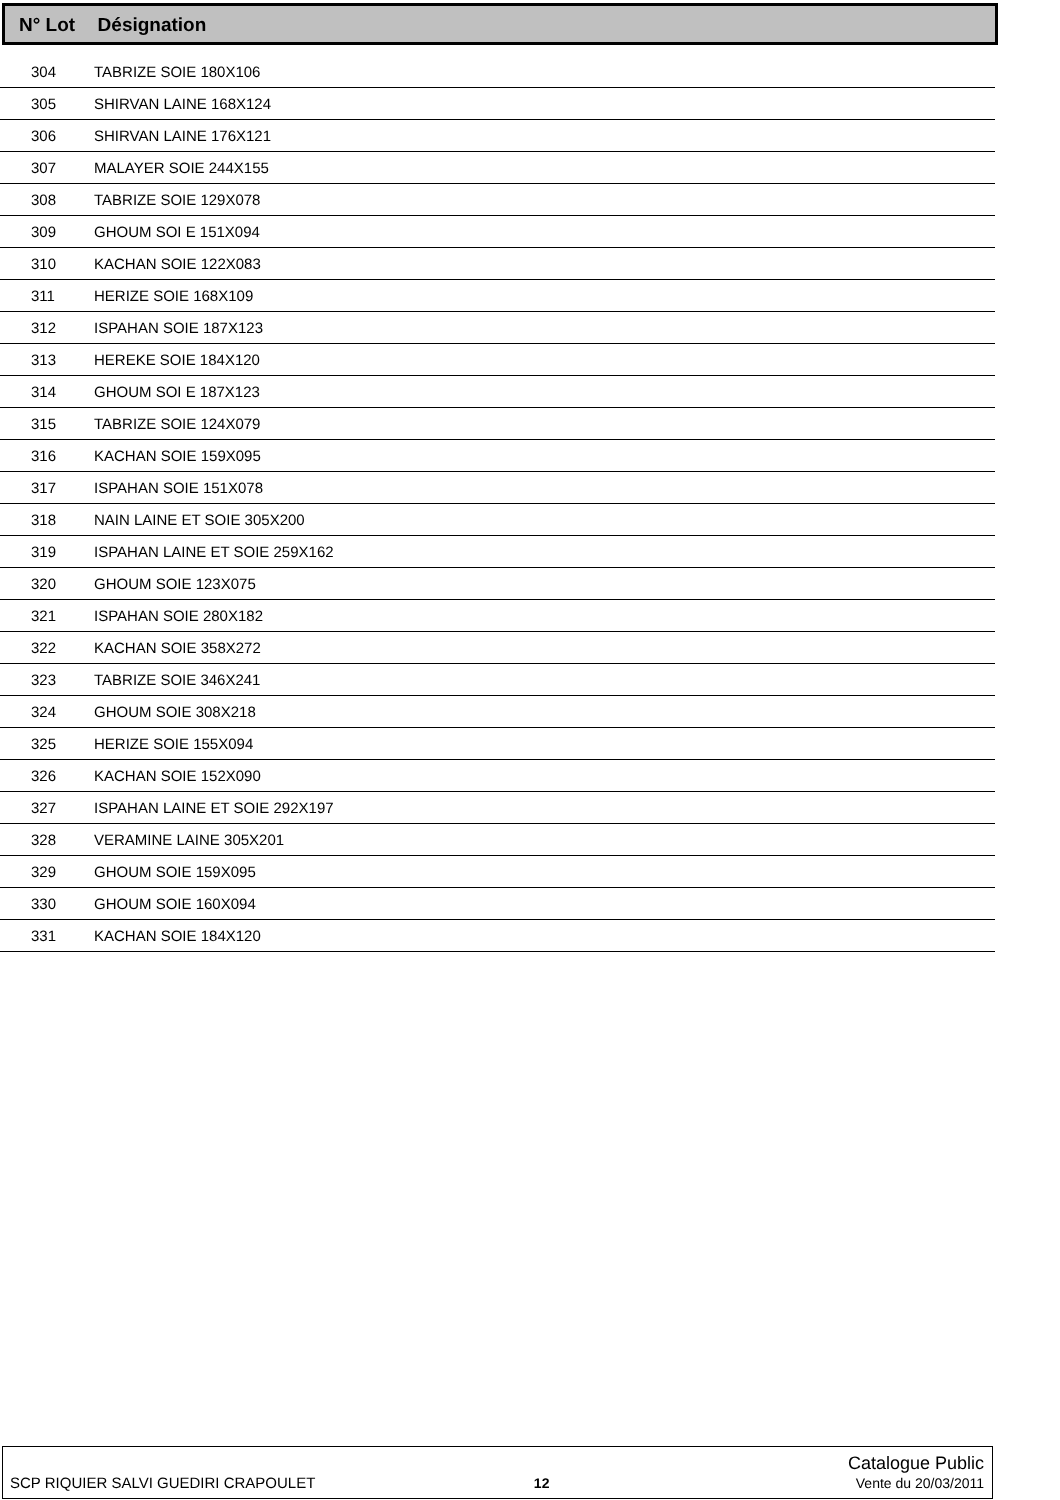N° Lot Désignation
| 304 | TABRIZE SOIE 180X106 |
| 305 | SHIRVAN LAINE 168X124 |
| 306 | SHIRVAN LAINE 176X121 |
| 307 | MALAYER SOIE 244X155 |
| 308 | TABRIZE SOIE 129X078 |
| 309 | GHOUM SOI E 151X094 |
| 310 | KACHAN SOIE 122X083 |
| 311 | HERIZE SOIE 168X109 |
| 312 | ISPAHAN SOIE 187X123 |
| 313 | HEREKE SOIE 184X120 |
| 314 | GHOUM SOI E 187X123 |
| 315 | TABRIZE SOIE 124X079 |
| 316 | KACHAN SOIE 159X095 |
| 317 | ISPAHAN SOIE 151X078 |
| 318 | NAIN LAINE ET SOIE 305X200 |
| 319 | ISPAHAN LAINE ET SOIE 259X162 |
| 320 | GHOUM SOIE 123X075 |
| 321 | ISPAHAN SOIE 280X182 |
| 322 | KACHAN SOIE 358X272 |
| 323 | TABRIZE SOIE 346X241 |
| 324 | GHOUM SOIE 308X218 |
| 325 | HERIZE SOIE 155X094 |
| 326 | KACHAN SOIE 152X090 |
| 327 | ISPAHAN LAINE ET SOIE 292X197 |
| 328 | VERAMINE LAINE 305X201 |
| 329 | GHOUM SOIE 159X095 |
| 330 | GHOUM SOIE 160X094 |
| 331 | KACHAN SOIE 184X120 |
SCP RIQUIER SALVI GUEDIRI CRAPOULET 12 Catalogue Public
Vente du 20/03/2011